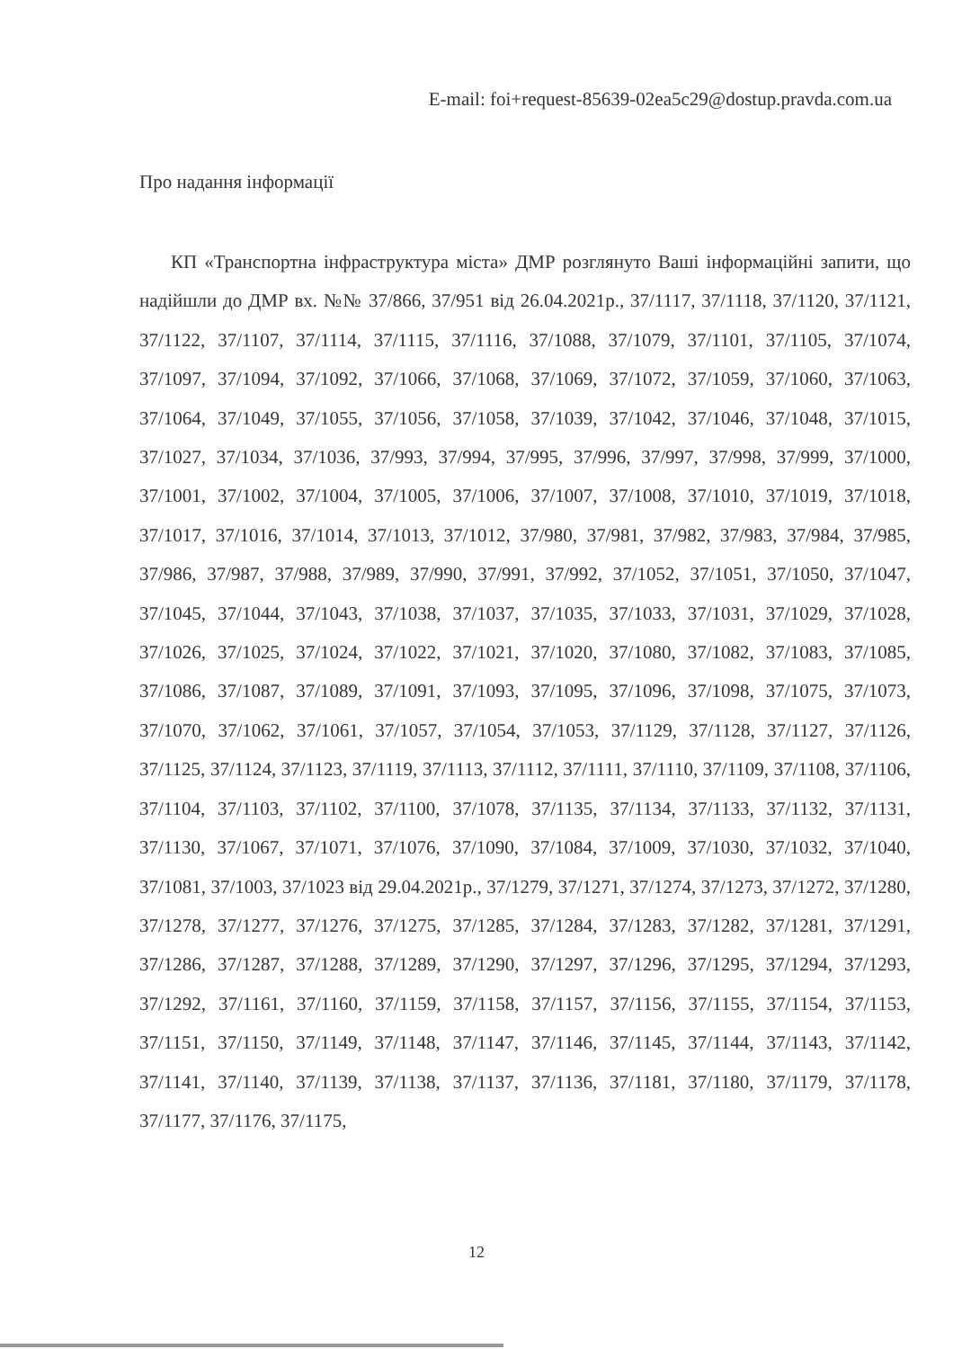E-mail: foi+request-85639-02ea5c29@dostup.pravda.com.ua
Про надання інформації
КП «Транспортна інфраструктура міста» ДМР розглянуто Ваші інформаційні запити, що надійшли до ДМР вх. №№ 37/866, 37/951 від 26.04.2021р., 37/1117, 37/1118, 37/1120, 37/1121, 37/1122, 37/1107, 37/1114, 37/1115, 37/1116, 37/1088, 37/1079, 37/1101, 37/1105, 37/1074, 37/1097, 37/1094, 37/1092, 37/1066, 37/1068, 37/1069, 37/1072, 37/1059, 37/1060, 37/1063, 37/1064, 37/1049, 37/1055, 37/1056, 37/1058, 37/1039, 37/1042, 37/1046, 37/1048, 37/1015, 37/1027, 37/1034, 37/1036, 37/993, 37/994, 37/995, 37/996, 37/997, 37/998, 37/999, 37/1000, 37/1001, 37/1002, 37/1004, 37/1005, 37/1006, 37/1007, 37/1008, 37/1010, 37/1019, 37/1018, 37/1017, 37/1016, 37/1014, 37/1013, 37/1012, 37/980, 37/981, 37/982, 37/983, 37/984, 37/985, 37/986, 37/987, 37/988, 37/989, 37/990, 37/991, 37/992, 37/1052, 37/1051, 37/1050, 37/1047, 37/1045, 37/1044, 37/1043, 37/1038, 37/1037, 37/1035, 37/1033, 37/1031, 37/1029, 37/1028, 37/1026, 37/1025, 37/1024, 37/1022, 37/1021, 37/1020, 37/1080, 37/1082, 37/1083, 37/1085, 37/1086, 37/1087, 37/1089, 37/1091, 37/1093, 37/1095, 37/1096, 37/1098, 37/1075, 37/1073, 37/1070, 37/1062, 37/1061, 37/1057, 37/1054, 37/1053, 37/1129, 37/1128, 37/1127, 37/1126, 37/1125, 37/1124, 37/1123, 37/1119, 37/1113, 37/1112, 37/1111, 37/1110, 37/1109, 37/1108, 37/1106, 37/1104, 37/1103, 37/1102, 37/1100, 37/1078, 37/1135, 37/1134, 37/1133, 37/1132, 37/1131, 37/1130, 37/1067, 37/1071, 37/1076, 37/1090, 37/1084, 37/1009, 37/1030, 37/1032, 37/1040, 37/1081, 37/1003, 37/1023 від 29.04.2021р., 37/1279, 37/1271, 37/1274, 37/1273, 37/1272, 37/1280, 37/1278, 37/1277, 37/1276, 37/1275, 37/1285, 37/1284, 37/1283, 37/1282, 37/1281, 37/1291, 37/1286, 37/1287, 37/1288, 37/1289, 37/1290, 37/1297, 37/1296, 37/1295, 37/1294, 37/1293, 37/1292, 37/1161, 37/1160, 37/1159, 37/1158, 37/1157, 37/1156, 37/1155, 37/1154, 37/1153, 37/1151, 37/1150, 37/1149, 37/1148, 37/1147, 37/1146, 37/1145, 37/1144, 37/1143, 37/1142, 37/1141, 37/1140, 37/1139, 37/1138, 37/1137, 37/1136, 37/1181, 37/1180, 37/1179, 37/1178, 37/1177, 37/1176, 37/1175,
12